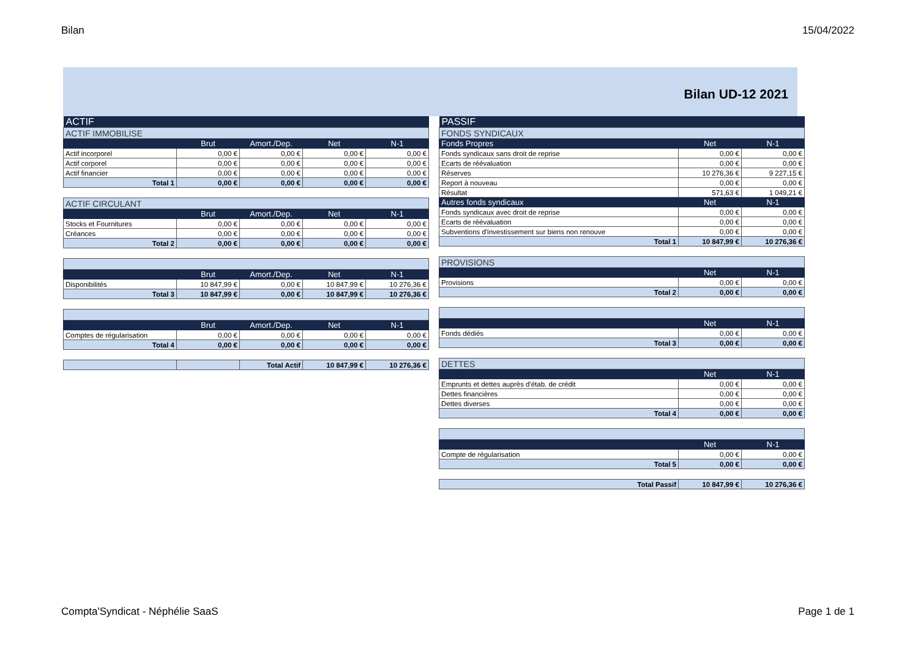Bilan 15/04/2022
Bilan UD-12 2021
| ACTIF | | | | |
| ACTIF IMMOBILISE | | | | |
| | Brut | Amort./Dep. | Net | N-1 |
| Actif incorporel | 0,00 € | 0,00 € | 0,00 € | 0,00 € |
| Actif corporel | 0,00 € | 0,00 € | 0,00 € | 0,00 € |
| Actif financier | 0,00 € | 0,00 € | 0,00 € | 0,00 € |
| Total 1 | 0,00 € | 0,00 € | 0,00 € | 0,00 € |
| ACTIF CIRCULANT | | | | |
| | Brut | Amort./Dep. | Net | N-1 |
| Stocks et Fournitures | 0,00 € | 0,00 € | 0,00 € | 0,00 € |
| Créances | 0,00 € | 0,00 € | 0,00 € | 0,00 € |
| Total 2 | 0,00 € | 0,00 € | 0,00 € | 0,00 € |
| | Brut | Amort./Dep. | Net | N-1 |
| --- | --- | --- | --- | --- |
| Disponibilités | 10 847,99 € | 0,00 € | 10 847,99 € | 10 276,36 € |
| Total 3 | 10 847,99 € | 0,00 € | 10 847,99 € | 10 276,36 € |
| | Brut | Amort./Dep. | Net | N-1 |
| --- | --- | --- | --- | --- |
| Comptes de régularisation | 0,00 € | 0,00 € | 0,00 € | 0,00 € |
| Total 4 | 0,00 € | 0,00 € | 0,00 € | 0,00 € |
| | | Total Actif | 10 847,99 € | 10 276,36 € |
| PASSIF | | |
| FONDS SYNDICAUX | | |
| Fonds Propres | Net | N-1 |
| Fonds syndicaux sans droit de reprise | 0,00 € | 0,00 € |
| Ecarts de réévaluation | 0,00 € | 0,00 € |
| Réserves | 10 276,36 € | 9 227,15 € |
| Report à nouveau | 0,00 € | 0,00 € |
| Résultat | 571,63 € | 1 049,21 € |
| Autres fonds syndicaux | Net | N-1 |
| Fonds syndicaux avec droit de reprise | 0,00 € | 0,00 € |
| Ecarts de réévaluation | 0,00 € | 0,00 € |
| Subventions d'investissement sur biens non renouve | 0,00 € | 0,00 € |
| Total 1 | 10 847,99 € | 10 276,36 € |
| PROVISIONS | | |
| | Net | N-1 |
| Provisions | 0,00 € | 0,00 € |
| Total 2 | 0,00 € | 0,00 € |
| | Net | N-1 |
| --- | --- | --- |
| Fonds dédiés | 0,00 € | 0,00 € |
| Total 3 | 0,00 € | 0,00 € |
| DETTES | | |
| | Net | N-1 |
| Emprunts et dettes auprès d'étab. de crédit | 0,00 € | 0,00 € |
| Dettes financières | 0,00 € | 0,00 € |
| Dettes diverses | 0,00 € | 0,00 € |
| Total 4 | 0,00 € | 0,00 € |
| | Net | N-1 |
| --- | --- | --- |
| Compte de régularisation | 0,00 € | 0,00 € |
| Total 5 | 0,00 € | 0,00 € |
| Total Passif | 10 847,99 € | 10 276,36 € |
Compta'Syndicat - Néphélie SaaS Page 1 de 1